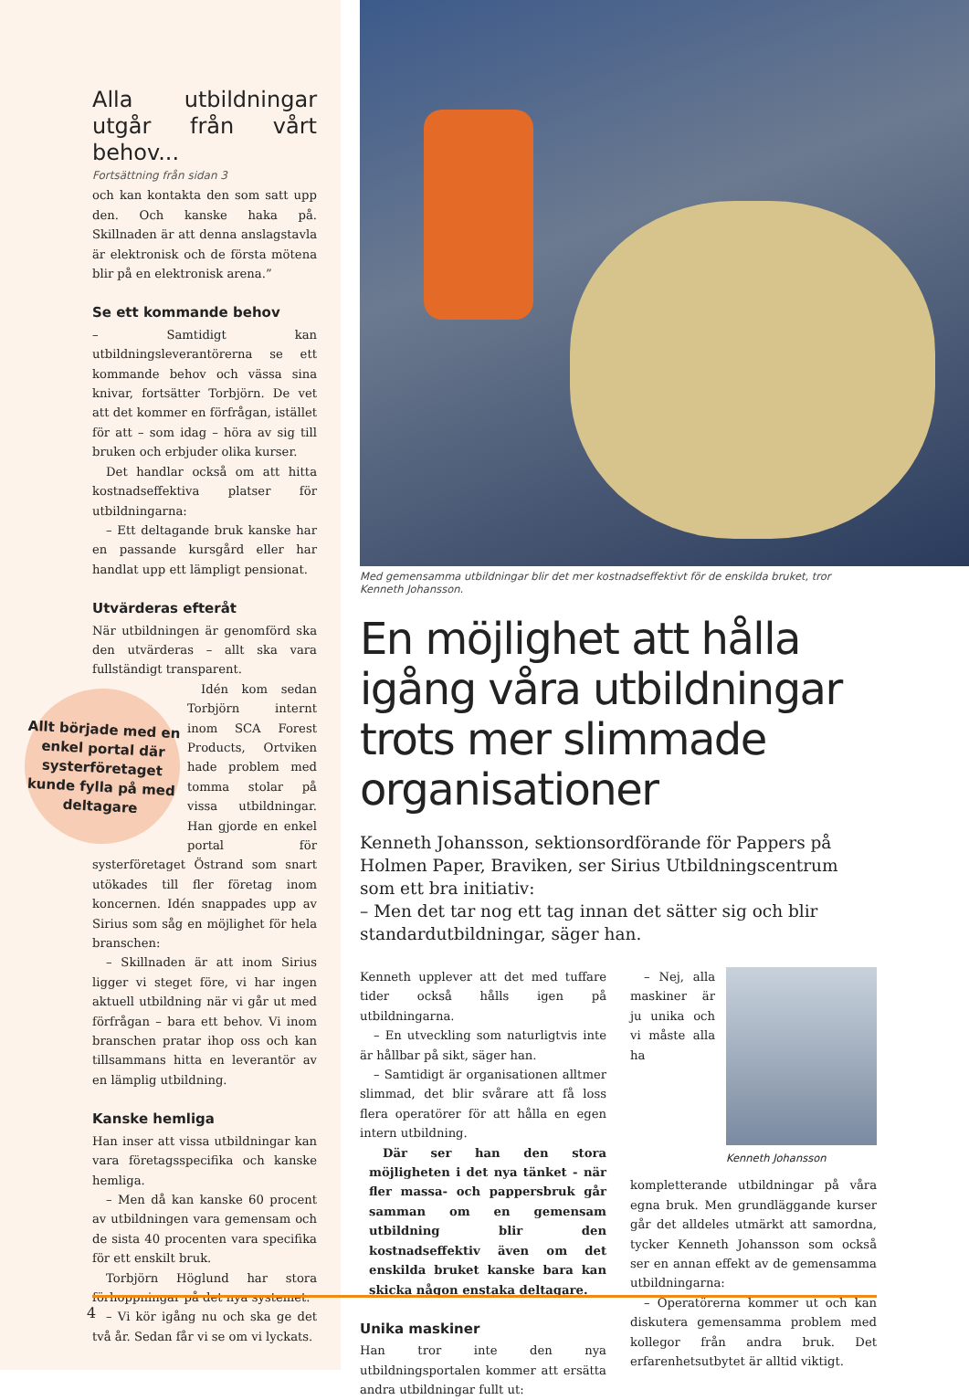Alla utbildningar utgår från vårt behov...
Fortsättning från sidan 3
och kan kontakta den som satt upp den. Och kanske haka på. Skillnaden är att denna anslagstavla är elektronisk och de första mötena blir på en elektronisk arena.”
Se ett kommande behov
– Samtidigt kan utbildningsleverantörerna se ett kommande behov och vässa sina knivar, fortsätter Torbjörn. De vet att det kommer en förfrågan, istället för att – som idag – höra av sig till bruken och erbjuder olika kurser.
Det handlar också om att hitta kostnadseffektiva platser för utbildningarna:
– Ett deltagande bruk kanske har en passande kursgård eller har handlat upp ett lämpligt pensionat.
Utvärderas efteråt
När utbildningen är genomförd ska den utvärderas – allt ska vara fullständigt transparent.
Allt började med en enkel portal där systerföretaget kunde fylla på med deltagare
Idén kom sedan Torbjörn internt inom SCA Forest Products, Ortviken hade problem med tomma stolar på vissa utbildningar. Han gjorde en enkel portal för systerföretaget Östrand som snart utökades till fler företag inom koncernen. Idén snappades upp av Sirius som såg en möjlighet för hela branschen:
– Skillnaden är att inom Sirius ligger vi steget före, vi har ingen aktuell utbildning när vi går ut med förfrågan – bara ett behov. Vi inom branschen pratar ihop oss och kan tillsammans hitta en leverantör av en lämplig utbildning.
Kanske hemliga
Han inser att vissa utbildningar kan vara företagsspecifika och kanske hemliga.
– Men då kan kanske 60 procent av utbildningen vara gemensam och de sista 40 procenten vara specifika för ett enskilt bruk.
Torbjörn Höglund har stora förhoppningar på det nya systemet.
– Vi kör igång nu och ska ge det två år. Sedan får vi se om vi lyckats.
Med gemensamma utbildningar blir det mer kostnadseffektivt för de enskilda bruket, tror Kenneth Johansson.
En möjlighet att hålla igång våra utbildningar trots mer slimmade organisationer
Kenneth Johansson, sektionsordförande för Pappers på Holmen Paper, Braviken, ser Sirius Utbildningscentrum som ett bra initiativ:
– Men det tar nog ett tag innan det sätter sig och blir standardutbildningar, säger han.
Kenneth upplever att det med tuffare tider också hålls igen på utbildningarna.
– En utveckling som naturligtvis inte är hållbar på sikt, säger han.
– Samtidigt är organisationen alltmer slimmad, det blir svårare att få loss flera operatörer för att hålla en egen intern utbildning.
Där ser han den stora möjligheten i det nya tänket - när fler massa- och pappersbruk går samman om en gemensam utbildning blir den kostnadseffektiv även om det enskilda bruket kanske bara kan skicka någon enstaka deltagare.
Unika maskiner
Han tror inte den nya utbildningsportalen kommer att ersätta andra utbildningar fullt ut:
Kenneth Johansson
– Nej, alla maskiner är ju unika och vi måste alla ha kompletterande utbildningar på våra egna bruk. Men grundläggande kurser går det alldeles utmärkt att samordna, tycker Kenneth Johansson som också ser en annan effekt av de gemensamma utbildningarna:
– Operatörerna kommer ut och kan diskutera gemensamma problem med kollegor från andra bruk. Det erfarenhetsutbytet är alltid viktigt.
4